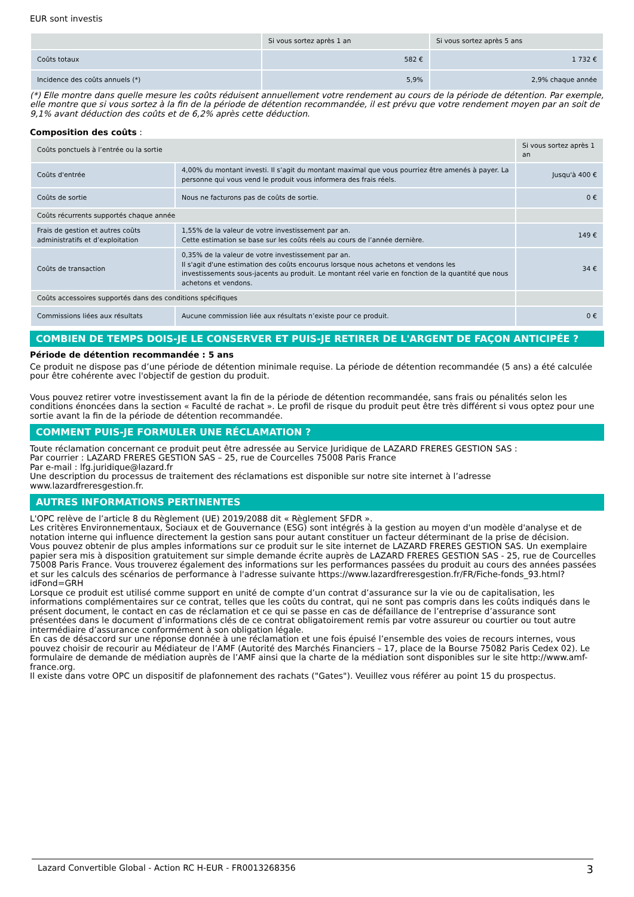EUR sont investis
| | Si vous sortez après 1 an | Si vous sortez après 5 ans |
| --- | --- | --- |
| Coûts totaux | 582 € | 1 732 € |
| Incidence des coûts annuels (*) | 5,9% | 2,9% chaque année |
(*) Elle montre dans quelle mesure les coûts réduisent annuellement votre rendement au cours de la période de détention. Par exemple, elle montre que si vous sortez à la fin de la période de détention recommandée, il est prévu que votre rendement moyen par an soit de 9,1% avant déduction des coûts et de 6,2% après cette déduction.
Composition des coûts :
| Coûts ponctuels à l’entrée ou la sortie | | Si vous sortez après 1 an |
| Coûts d'entrée | 4,00% du montant investi. Il s’agit du montant maximal que vous pourriez être amenés à payer. La personne qui vous vend le produit vous informera des frais réels. | Jusqu'à 400 € |
| Coûts de sortie | Nous ne facturons pas de coûts de sortie. | 0 € |
| Coûts récurrents supportés chaque année | | |
| Frais de gestion et autres coûts administratifs et d’exploitation | 1,55% de la valeur de votre investissement par an. Cette estimation se base sur les coûts réels au cours de l’année dernière. | 149 € |
| Coûts de transaction | 0,35% de la valeur de votre investissement par an. Il s'agit d'une estimation des coûts encourus lorsque nous achetons et vendons les investissements sous-jacents au produit. Le montant réel varie en fonction de la quantité que nous achetons et vendons. | 34 € |
| Coûts accessoires supportés dans des conditions spécifiques | | |
| Commissions liées aux résultats | Aucune commission liée aux résultats n’existe pour ce produit. | 0 € |
COMBIEN DE TEMPS DOIS-JE LE CONSERVER ET PUIS-JE RETIRER DE L'ARGENT DE FAÇON ANTICIPÉE ?
Période de détention recommandée : 5 ans
Ce produit ne dispose pas d’une période de détention minimale requise. La période de détention recommandée (5 ans) a été calculée pour être cohérente avec l'objectif de gestion du produit.
Vous pouvez retirer votre investissement avant la fin de la période de détention recommandée, sans frais ou pénalités selon les conditions énoncées dans la section « Faculté de rachat ». Le profil de risque du produit peut être très différent si vous optez pour une sortie avant la fin de la période de détention recommandée.
COMMENT PUIS-JE FORMULER UNE RÉCLAMATION ?
Toute réclamation concernant ce produit peut être adressée au Service Juridique de LAZARD FRERES GESTION SAS :
Par courrier : LAZARD FRERES GESTION SAS – 25, rue de Courcelles 75008 Paris France
Par e-mail : lfg.juridique@lazard.fr
Une description du processus de traitement des réclamations est disponible sur notre site internet à l’adresse www.lazardfreresgestion.fr.
AUTRES INFORMATIONS PERTINENTES
L'OPC relève de l’article 8 du Règlement (UE) 2019/2088 dit « Règlement SFDR ».
Les critères Environnementaux, Sociaux et de Gouvernance (ESG) sont intégrés à la gestion au moyen d'un modèle d'analyse et de notation interne qui influence directement la gestion sans pour autant constituer un facteur déterminant de la prise de décision.
Vous pouvez obtenir de plus amples informations sur ce produit sur le site internet de LAZARD FRERES GESTION SAS. Un exemplaire papier sera mis à disposition gratuitement sur simple demande écrite auprès de LAZARD FRERES GESTION SAS - 25, rue de Courcelles 75008 Paris France. Vous trouverez également des informations sur les performances passées du produit au cours des années passées et sur les calculs des scénarios de performance à l'adresse suivante https://www.lazardfreresgestion.fr/FR/Fiche-fonds_93.html?idFond=GRH
Lorsque ce produit est utilisé comme support en unité de compte d’un contrat d’assurance sur la vie ou de capitalisation, les informations complémentaires sur ce contrat, telles que les coûts du contrat, qui ne sont pas compris dans les coûts indiqués dans le présent document, le contact en cas de réclamation et ce qui se passe en cas de défaillance de l’entreprise d’assurance sont présentées dans le document d’informations clés de ce contrat obligatoirement remis par votre assureur ou courtier ou tout autre intermédiaire d’assurance conformément à son obligation légale.
En cas de désaccord sur une réponse donnée à une réclamation et une fois épuisé l’ensemble des voies de recours internes, vous pouvez choisir de recourir au Médiateur de l’AMF (Autorité des Marchés Financiers – 17, place de la Bourse 75082 Paris Cedex 02). Le formulaire de demande de médiation auprès de l’AMF ainsi que la charte de la médiation sont disponibles sur le site http://www.amf-france.org.
Il existe dans votre OPC un dispositif de plafonnement des rachats ("Gates"). Veuillez vous référer au point 15 du prospectus.
Lazard Convertible Global - Action RC H-EUR - FR0013268356 3